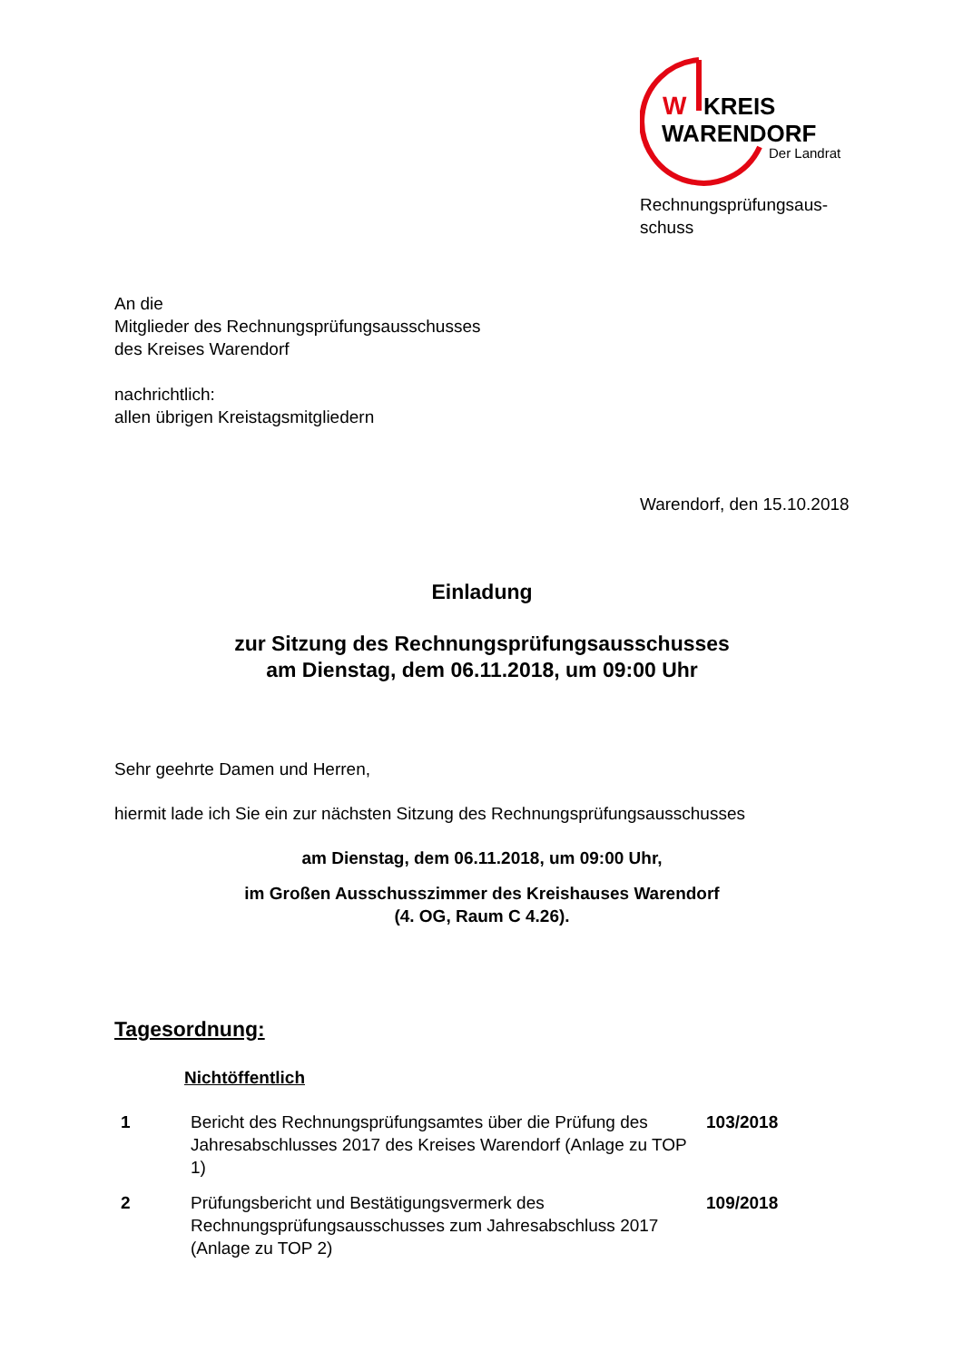W
KREIS
WARENDORF
Der Landrat
Rechnungsprüfungsaus-
schuss
An die
Mitglieder des Rechnungsprüfungsausschusses
des Kreises Warendorf
nachrichtlich:
allen übrigen Kreistagsmitgliedern
Warendorf, den 15.10.2018
Einladung
zur Sitzung des Rechnungsprüfungsausschusses
am Dienstag, dem 06.11.2018, um 09:00 Uhr
Sehr geehrte Damen und Herren,
hiermit lade ich Sie ein zur nächsten Sitzung des Rechnungsprüfungsausschusses
am Dienstag, dem 06.11.2018, um 09:00 Uhr,
im Großen Ausschusszimmer des Kreishauses Warendorf
(4. OG, Raum C 4.26).
Tagesordnung:
Nichtöffentlich
| 1 | Bericht des Rechnungsprüfungsamtes über die Prüfung des Jahresabschlusses 2017 des Kreises Warendorf (Anlage zu TOP 1) | 103/2018 |
| 2 | Prüfungsbericht und Bestätigungsvermerk des Rechnungsprüfungsausschusses zum Jahresabschluss 2017 (Anlage zu TOP 2) | 109/2018 |